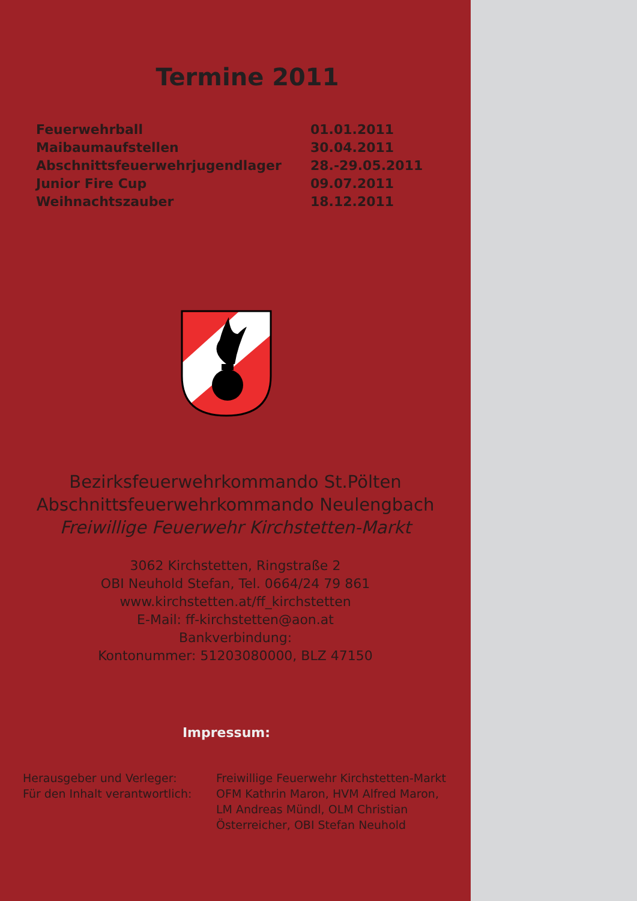Termine 2011
| Feuerwehrball | 01.01.2011 |
| Maibaumaufstellen | 30.04.2011 |
| Abschnittsfeuerwehrjugendlager | 28.-29.05.2011 |
| Junior Fire Cup | 09.07.2011 |
| Weihnachtszauber | 18.12.2011 |
Bezirksfeuerwehrkommando St.Pölten
Abschnittsfeuerwehrkommando Neulengbach
Freiwillige Feuerwehr Kirchstetten-Markt
3062 Kirchstetten, Ringstraße 2
OBI Neuhold Stefan, Tel. 0664/24 79 861
www.kirchstetten.at/ff_kirchstetten
E-Mail: ff-kirchstetten@aon.at
Bankverbindung:
Kontonummer: 51203080000, BLZ 47150
Impressum:
| Herausgeber und Verleger: Für den Inhalt verantwortlich: | Freiwillige Feuerwehr Kirchstetten-Markt OFM Kathrin Maron, HVM Alfred Maron, LM Andreas Mündl, OLM Christian Österreicher, OBI Stefan Neuhold |